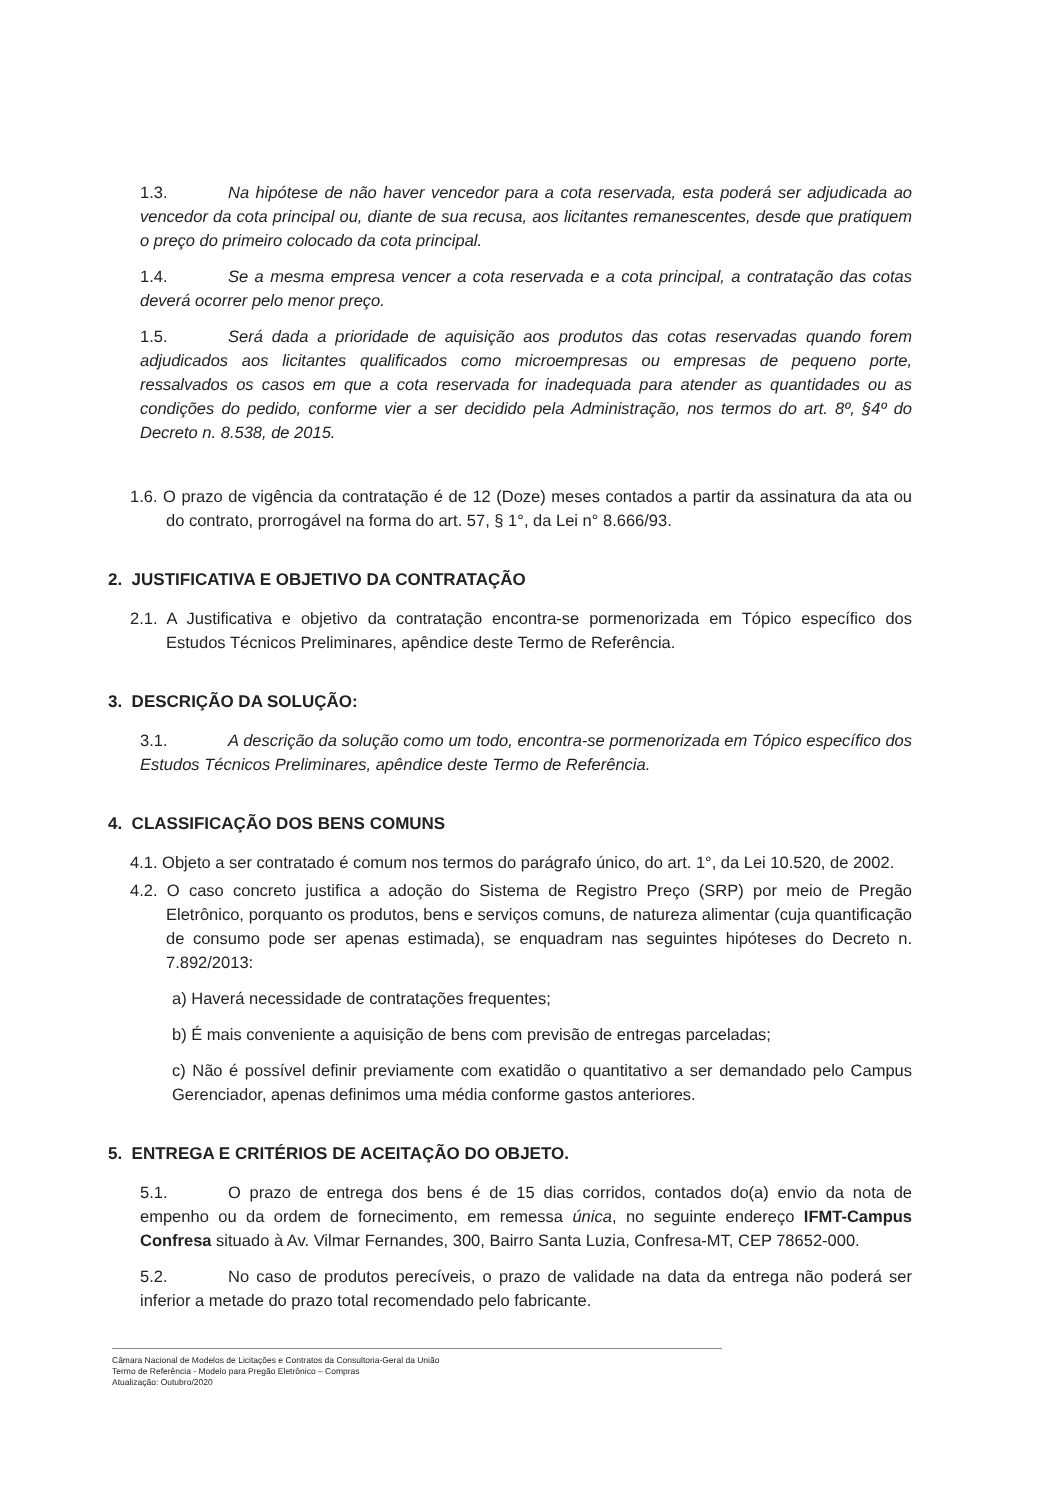1.3. Na hipótese de não haver vencedor para a cota reservada, esta poderá ser adjudicada ao vencedor da cota principal ou, diante de sua recusa, aos licitantes remanescentes, desde que pratiquem o preço do primeiro colocado da cota principal.
1.4. Se a mesma empresa vencer a cota reservada e a cota principal, a contratação das cotas deverá ocorrer pelo menor preço.
1.5. Será dada a prioridade de aquisição aos produtos das cotas reservadas quando forem adjudicados aos licitantes qualificados como microempresas ou empresas de pequeno porte, ressalvados os casos em que a cota reservada for inadequada para atender as quantidades ou as condições do pedido, conforme vier a ser decidido pela Administração, nos termos do art. 8º, §4º do Decreto n. 8.538, de 2015.
1.6. O prazo de vigência da contratação é de 12 (Doze) meses contados a partir da assinatura da ata ou do contrato, prorrogável na forma do art. 57, § 1°, da Lei n° 8.666/93.
2. JUSTIFICATIVA E OBJETIVO DA CONTRATAÇÃO
2.1. A Justificativa e objetivo da contratação encontra-se pormenorizada em Tópico específico dos Estudos Técnicos Preliminares, apêndice deste Termo de Referência.
3. DESCRIÇÃO DA SOLUÇÃO:
3.1. A descrição da solução como um todo, encontra-se pormenorizada em Tópico específico dos Estudos Técnicos Preliminares, apêndice deste Termo de Referência.
4. CLASSIFICAÇÃO DOS BENS COMUNS
4.1. Objeto a ser contratado é comum nos termos do parágrafo único, do art. 1°, da Lei 10.520, de 2002.
4.2. O caso concreto justifica a adoção do Sistema de Registro Preço (SRP) por meio de Pregão Eletrônico, porquanto os produtos, bens e serviços comuns, de natureza alimentar (cuja quantificação de consumo pode ser apenas estimada), se enquadram nas seguintes hipóteses do Decreto n. 7.892/2013:
a) Haverá necessidade de contratações frequentes;
b) É mais conveniente a aquisição de bens com previsão de entregas parceladas;
c) Não é possível definir previamente com exatidão o quantitativo a ser demandado pelo Campus Gerenciador, apenas definimos uma média conforme gastos anteriores.
5. ENTREGA E CRITÉRIOS DE ACEITAÇÃO DO OBJETO.
5.1. O prazo de entrega dos bens é de 15 dias corridos, contados do(a) envio da nota de empenho ou da ordem de fornecimento, em remessa única, no seguinte endereço IFMT-Campus Confresa situado à Av. Vilmar Fernandes, 300, Bairro Santa Luzia, Confresa-MT, CEP 78652-000.
5.2. No caso de produtos perecíveis, o prazo de validade na data da entrega não poderá ser inferior a metade do prazo total recomendado pelo fabricante.
Câmara Nacional de Modelos de Licitações e Contratos da Consultoria-Geral da União
Termo de Referência - Modelo para Pregão Eletrônico – Compras
Atualização: Outubro/2020